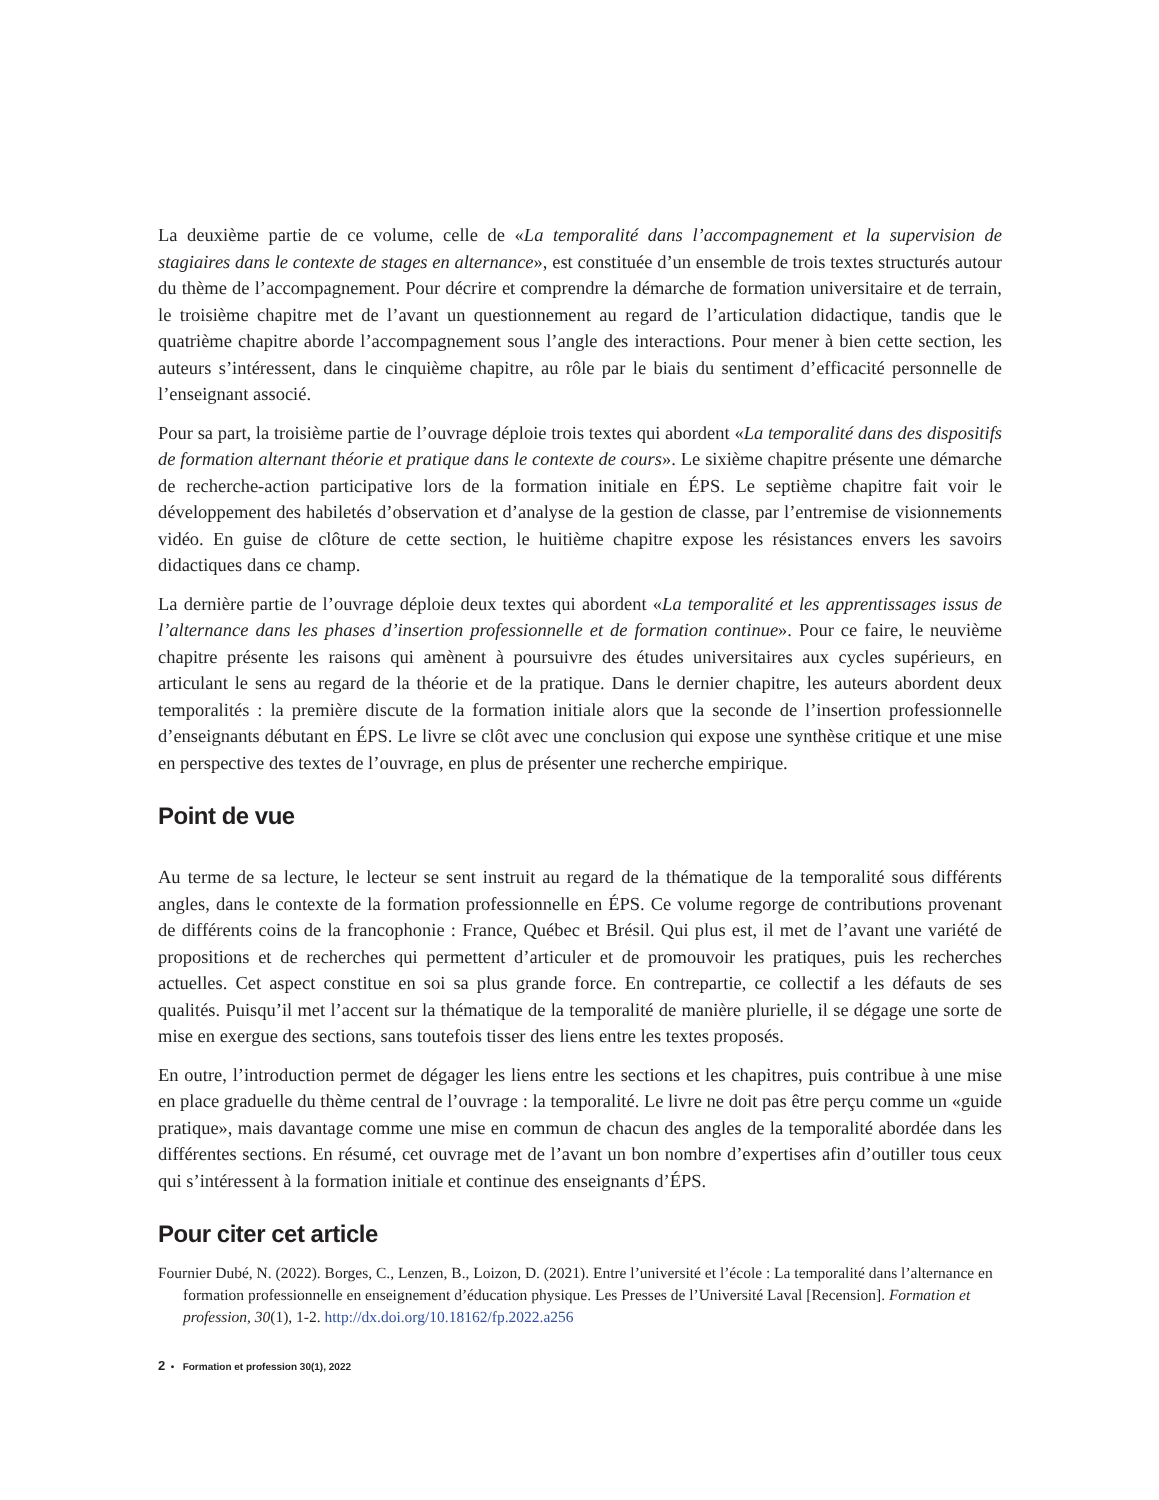La deuxième partie de ce volume, celle de «La temporalité dans l’accompagnement et la supervision de stagiaires dans le contexte de stages en alternance», est constituée d’un ensemble de trois textes structurés autour du thème de l’accompagnement. Pour décrire et comprendre la démarche de formation universitaire et de terrain, le troisième chapitre met de l’avant un questionnement au regard de l’articulation didactique, tandis que le quatrième chapitre aborde l’accompagnement sous l’angle des interactions. Pour mener à bien cette section, les auteurs s’intéressent, dans le cinquième chapitre, au rôle par le biais du sentiment d’efficacité personnelle de l’enseignant associé.
Pour sa part, la troisième partie de l’ouvrage déploie trois textes qui abordent «La temporalité dans des dispositifs de formation alternant théorie et pratique dans le contexte de cours». Le sixième chapitre présente une démarche de recherche-action participative lors de la formation initiale en ÉPS. Le septième chapitre fait voir le développement des habiletés d’observation et d’analyse de la gestion de classe, par l’entremise de visionnements vidéo. En guise de clôture de cette section, le huitième chapitre expose les résistances envers les savoirs didactiques dans ce champ.
La dernière partie de l’ouvrage déploie deux textes qui abordent «La temporalité et les apprentissages issus de l’alternance dans les phases d’insertion professionnelle et de formation continue». Pour ce faire, le neuvième chapitre présente les raisons qui amènent à poursuivre des études universitaires aux cycles supérieurs, en articulant le sens au regard de la théorie et de la pratique. Dans le dernier chapitre, les auteurs abordent deux temporalités : la première discute de la formation initiale alors que la seconde de l’insertion professionnelle d’enseignants débutant en ÉPS. Le livre se clôt avec une conclusion qui expose une synthèse critique et une mise en perspective des textes de l’ouvrage, en plus de présenter une recherche empirique.
Point de vue
Au terme de sa lecture, le lecteur se sent instruit au regard de la thématique de la temporalité sous différents angles, dans le contexte de la formation professionnelle en ÉPS. Ce volume regorge de contributions provenant de différents coins de la francophonie : France, Québec et Brésil. Qui plus est, il met de l’avant une variété de propositions et de recherches qui permettent d’articuler et de promouvoir les pratiques, puis les recherches actuelles. Cet aspect constitue en soi sa plus grande force. En contrepartie, ce collectif a les défauts de ses qualités. Puisqu’il met l’accent sur la thématique de la temporalité de manière plurielle, il se dégage une sorte de mise en exergue des sections, sans toutefois tisser des liens entre les textes proposés.
En outre, l’introduction permet de dégager les liens entre les sections et les chapitres, puis contribue à une mise en place graduelle du thème central de l’ouvrage : la temporalité. Le livre ne doit pas être perçu comme un «guide pratique», mais davantage comme une mise en commun de chacun des angles de la temporalité abordée dans les différentes sections. En résumé, cet ouvrage met de l’avant un bon nombre d’expertises afin d’outiller tous ceux qui s’intéressent à la formation initiale et continue des enseignants d’ÉPS.
Pour citer cet article
Fournier Dubé, N. (2022). Borges, C., Lenzen, B., Loizon, D. (2021). Entre l’université et l’école : La temporalité dans l’alternance en formation professionnelle en enseignement d’éducation physique. Les Presses de l’Université Laval [Recension]. Formation et profession, 30(1), 1-2. http://dx.doi.org/10.18162/fp.2022.a256
2 • Formation et profession 30(1), 2022